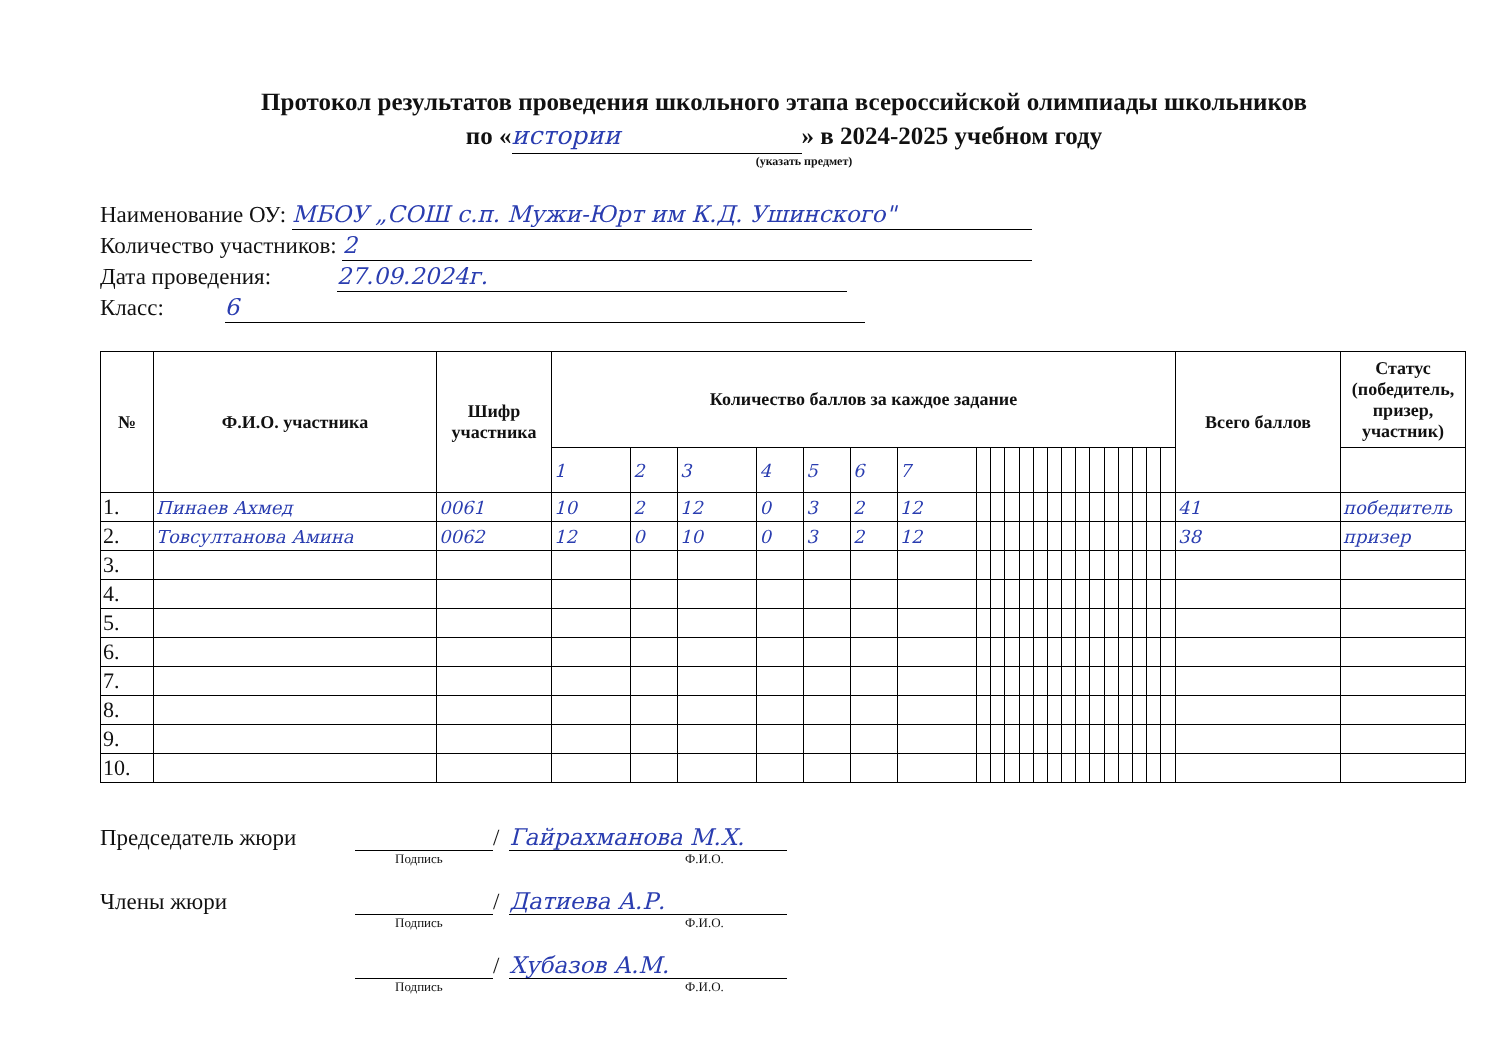Протокол результатов проведения школьного этапа всероссийской олимпиады школьников
по « истории » в 2024-2025 учебном году
(указать предмет)
Наименование ОУ: МБОУ „СОШ с.п. Мужи-Юрт им К.Д. Ушинского"
Количество участников: 2
Дата проведения: 27.09.2024г.
Класс: 6
| № | Ф.И.О. участника | Шифр участника | Количество баллов за каждое задание | | | | | | | | | | | | | | | | | | | | | Всего баллов | Статус (победитель, призер, участник) |
| --- | --- | --- | --- | --- | --- | --- | --- | --- | --- | --- | --- | --- | --- | --- | --- | --- | --- | --- | --- | --- | --- | --- | --- | --- | --- |
| | | | 1 | 2 | 3 | 4 | 5 | 6 | 7 | | | | | | | | | | | | | | | | |
| 1. | Пинаев Ахмед | 0061 | 10 | 2 | 12 | 0 | 3 | 2 | 12 | | | | | | | | | | | | | | | 41 | победитель |
| 2. | Товсултанова Амина | 0062 | 12 | 0 | 10 | 0 | 3 | 2 | 12 | | | | | | | | | | | | | | | 38 | призер |
| 3. | | | | | | | | | | | | | | | | | | | | | | | | | |
| 4. | | | | | | | | | | | | | | | | | | | | | | | | | |
| 5. | | | | | | | | | | | | | | | | | | | | | | | | | |
| 6. | | | | | | | | | | | | | | | | | | | | | | | | | |
| 7. | | | | | | | | | | | | | | | | | | | | | | | | | |
| 8. | | | | | | | | | | | | | | | | | | | | | | | | | |
| 9. | | | | | | | | | | | | | | | | | | | | | | | | | |
| 10. | | | | | | | | | | | | | | | | | | | | | | | | | |
Председатель жюри / Гайрахманова М.Х.
Подпись Ф.И.О.
Члены жюри / Датиева А.Р.
Подпись Ф.И.О.
/ Хубазов А.М.
Подпись Ф.И.О.